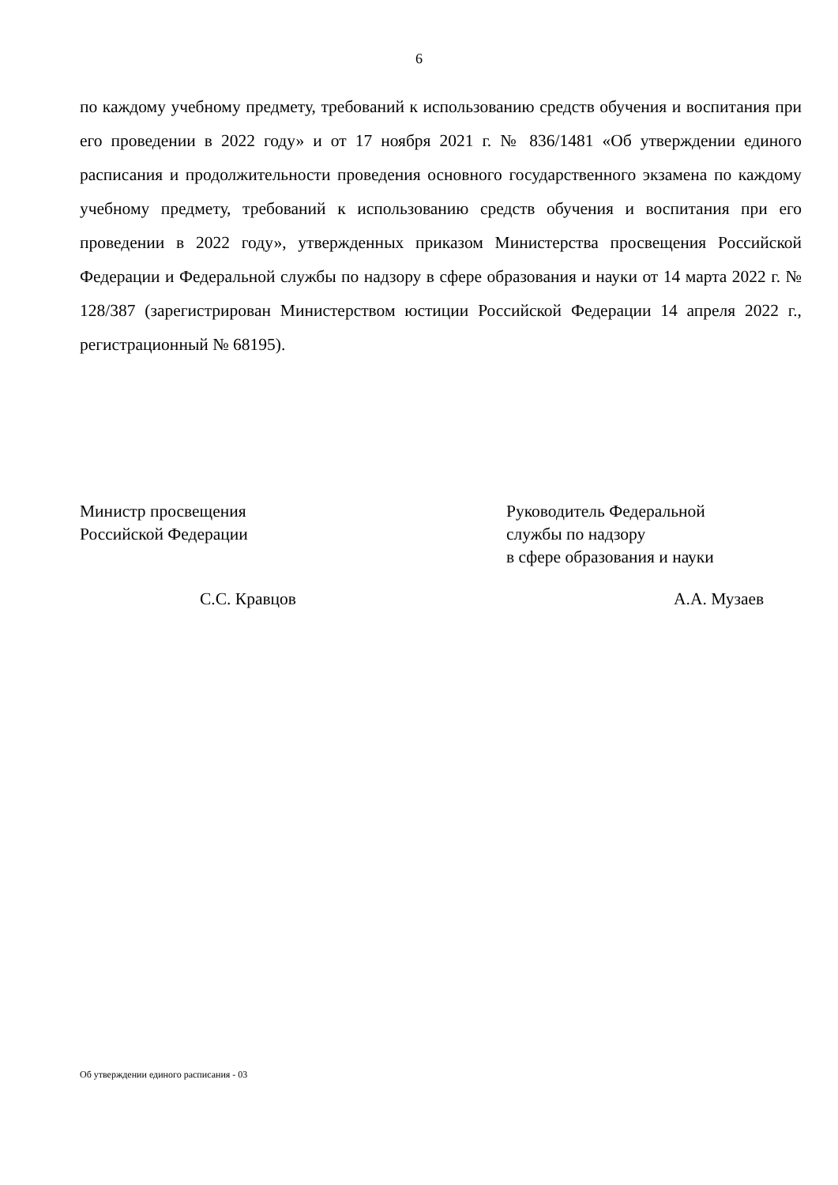6
по каждому учебному предмету, требований к использованию средств обучения и воспитания при его проведении в 2022 году» и от 17 ноября 2021 г. № 836/1481 «Об утверждении единого расписания и продолжительности проведения основного государственного экзамена по каждому учебному предмету, требований к использованию средств обучения и воспитания при его проведении в 2022 году», утвержденных приказом Министерства просвещения Российской Федерации и Федеральной службы по надзору в сфере образования и науки от 14 марта 2022 г. № 128/387 (зарегистрирован Министерством юстиции Российской Федерации 14 апреля 2022 г., регистрационный № 68195).
Министр просвещения
Российской Федерации
Руководитель Федеральной
службы по надзору
в сфере образования и науки
С.С. Кравцов А.А. Музаев
Об утверждении единого расписания - 03